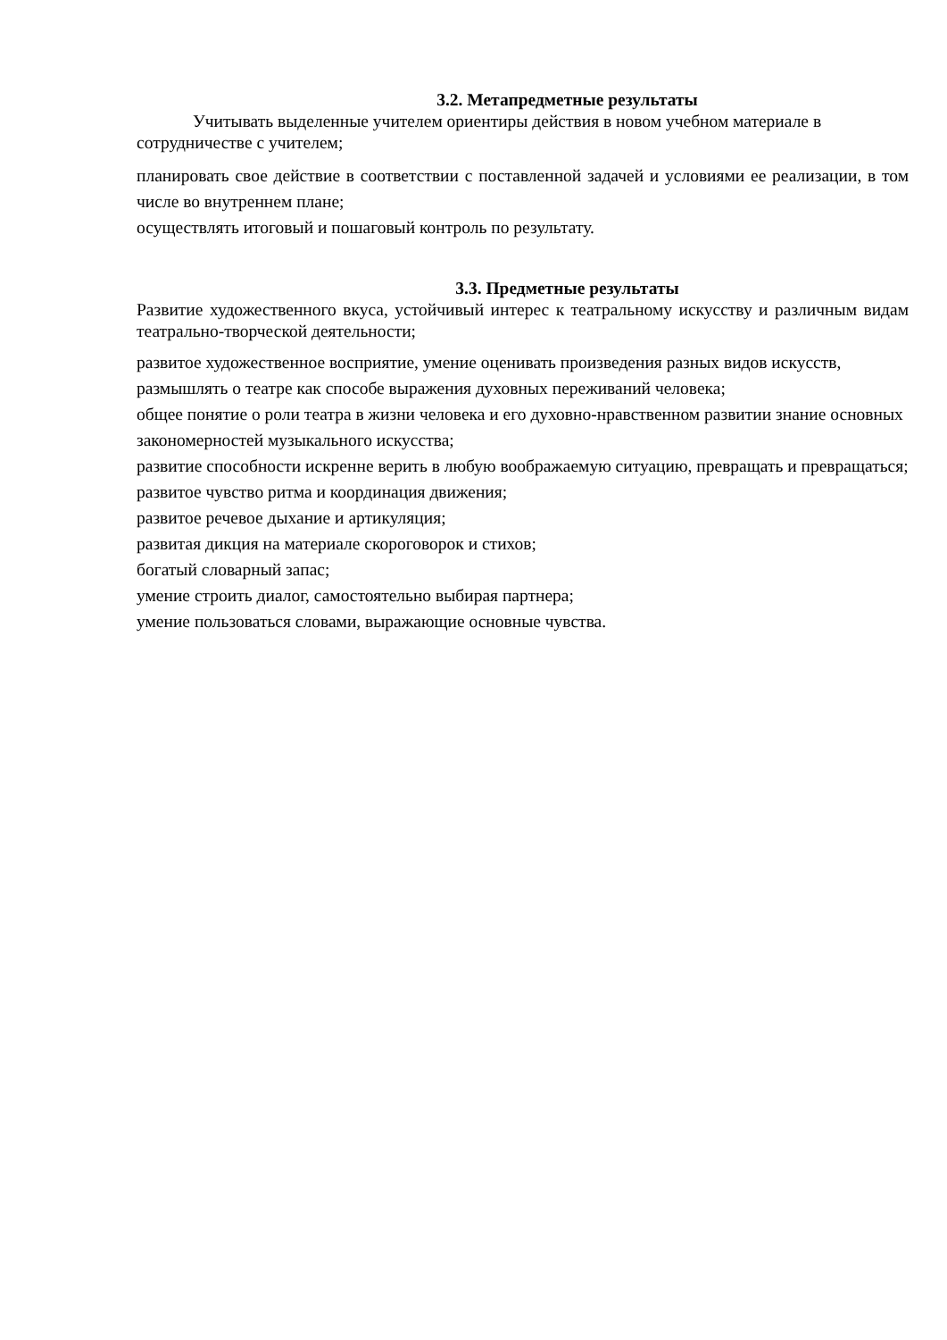3.2. Метапредметные результаты
Учитывать выделенные учителем ориентиры действия в новом учебном материале в сотрудничестве с учителем;
планировать свое действие в соответствии с поставленной задачей и условиями ее реализации, в том числе во внутреннем плане;
осуществлять итоговый и пошаговый контроль по результату.
3.3. Предметные результаты
Развитие художественного вкуса, устойчивый интерес к театральному искусству и различным видам театрально-творческой деятельности;
развитое художественное восприятие, умение оценивать произведения разных видов искусств, размышлять о театре как способе выражения духовных переживаний человека;
общее понятие о роли театра в жизни человека и его духовно-нравственном развитии знание основных закономерностей музыкального искусства;
развитие способности искренне верить в любую воображаемую ситуацию, превращать и превращаться;
развитое чувство ритма и координация движения;
развитое речевое дыхание и артикуляция;
развитая дикция на материале скороговорок и стихов;
богатый словарный запас;
умение строить диалог, самостоятельно выбирая партнера;
умение пользоваться словами, выражающие основные чувства.